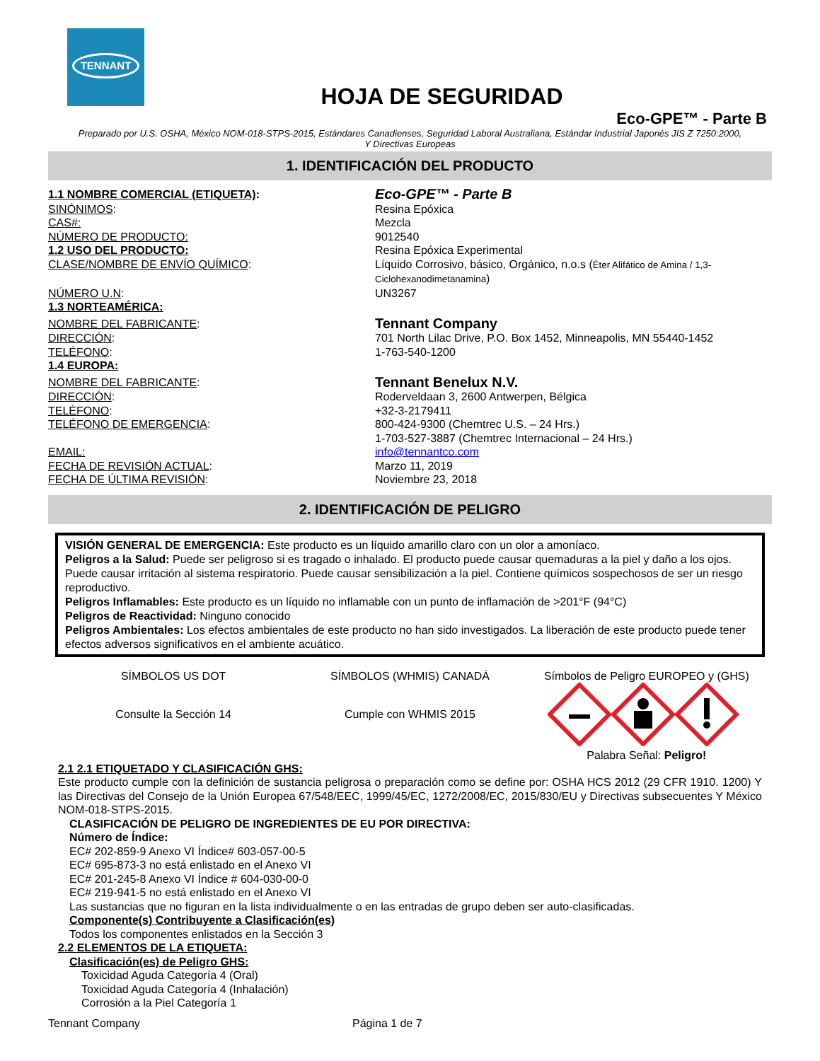TENNANT
HOJA DE SEGURIDAD
Eco-GPE™ - Parte B
Preparado por U.S. OSHA, México NOM-018-STPS-2015, Estándares Canadienses, Seguridad Laboral Australiana, Estándar Industrial Japonés JIS Z 7250:2000,
Y Directivas Europeas
1. IDENTIFICACIÓN DEL PRODUCTO
1.1 NOMBRE COMERCIAL (ETIQUETA):
Eco-GPE™ - Parte B
SINÓNIMOS: Resina Epóxica
CAS#: Mezcla
NÚMERO DE PRODUCTO: 9012540
1.2 USO DEL PRODUCTO: Resina Epóxica Experimental
CLASE/NOMBRE DE ENVÍO QUÍMICO: Líquido Corrosivo, básico, Orgánico, n.o.s (Éter Alifático de Amina / 1,3-Ciclohexanodimetanamina)
NÚMERO U.N: UN3267
1.3 NORTEAMÉRICA:
NOMBRE DEL FABRICANTE:
Tennant Company
DIRECCIÓN: 701 North Lilac Drive, P.O. Box 1452, Minneapolis, MN 55440-1452
TELÉFONO: 1-763-540-1200
1.4 EUROPA:
NOMBRE DEL FABRICANTE:
Tennant Benelux N.V.
DIRECCIÓN: Roderveldaan 3, 2600 Antwerpen, Bélgica
TELÉFONO: +32-3-2179411
TELÉFONO DE EMERGENCIA: 800-424-9300 (Chemtrec U.S. – 24 Hrs.)
1-703-527-3887 (Chemtrec Internacional – 24 Hrs.)
EMAIL: info@tennantco.com
FECHA DE REVISIÓN ACTUAL: Marzo 11, 2019
FECHA DE ÚLTIMA REVISIÓN: Noviembre 23, 2018
2. IDENTIFICACIÓN DE PELIGRO
VISIÓN GENERAL DE EMERGENCIA: Este producto es un líquido amarillo claro con un olor a amoníaco.
Peligros a la Salud: Puede ser peligroso si es tragado o inhalado. El producto puede causar quemaduras a la piel y daño a los ojos. Puede causar irritación al sistema respiratorio. Puede causar sensibilización a la piel. Contiene químicos sospechosos de ser un riesgo reproductivo.
Peligros Inflamables: Este producto es un líquido no inflamable con un punto de inflamación de >201°F (94°C)
Peligros de Reactividad: Ninguno conocido
Peligros Ambientales: Los efectos ambientales de este producto no han sido investigados. La liberación de este producto puede tener efectos adversos significativos en el ambiente acuático.
SÍMBOLOS US DOT
Consulte la Sección 14
SÍMBOLOS (WHMIS) CANADÁ
Cumple con WHMIS 2015
Símbolos de Peligro EUROPEO y (GHS)
Palabra Señal: Peligro!
2.1 2.1 ETIQUETADO Y CLASIFICACIÓN GHS:
Este producto cumple con la definición de sustancia peligrosa o preparación como se define por: OSHA HCS 2012 (29 CFR 1910. 1200) Y las Directivas del Consejo de la Unión Europea 67/548/EEC, 1999/45/EC, 1272/2008/EC, 2015/830/EU y Directivas subsecuentes Y México NOM-018-STPS-2015.
CLASIFICACIÓN DE PELIGRO DE INGREDIENTES DE EU POR DIRECTIVA:
Número de Índice:
EC# 202-859-9 Anexo VI Índice# 603-057-00-5
EC# 695-873-3 no está enlistado en el Anexo VI
EC# 201-245-8 Anexo VI Índice # 604-030-00-0
EC# 219-941-5 no está enlistado en el Anexo VI
Las sustancias que no figuran en la lista individualmente o en las entradas de grupo deben ser auto-clasificadas.
Componente(s) Contribuyente a Clasificación(es)
Todos los componentes enlistados en la Sección 3
2.2 ELEMENTOS DE LA ETIQUETA:
Clasificación(es) de Peligro GHS:
Toxicidad Aguda Categoría 4 (Oral)
Toxicidad Aguda Categoría 4 (Inhalación)
Corrosión a la Piel Categoría 1
Tennant Company Página 1 de 7